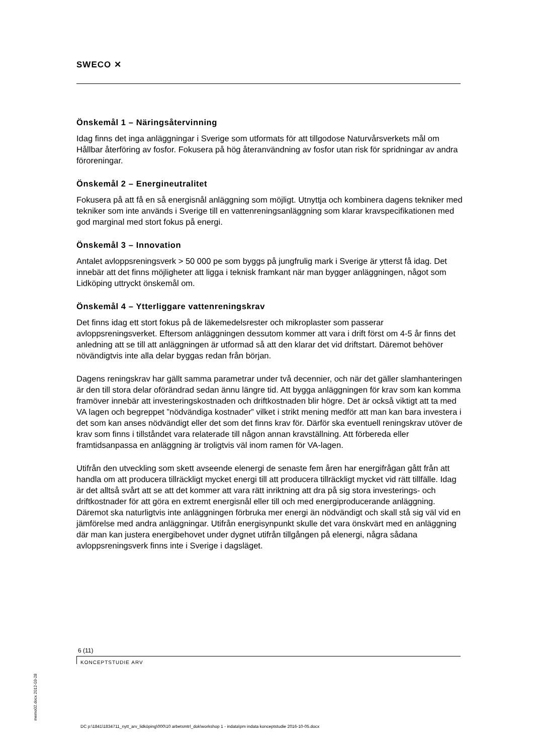SWECO ✕
Önskemål 1 – Näringsåtervinning
Idag finns det inga anläggningar i Sverige som utformats för att tillgodose Naturvårsverkets mål om Hållbar återföring av fosfor. Fokusera på hög återanvändning av fosfor utan risk för spridningar av andra föroreningar.
Önskemål 2 – Energineutralitet
Fokusera på att få en så energisnål anläggning som möjligt. Utnyttja och kombinera dagens tekniker med tekniker som inte används i Sverige till en vattenreningsanläggning som klarar kravspecifikationen med god marginal med stort fokus på energi.
Önskemål 3 – Innovation
Antalet avloppsreningsverk > 50 000 pe som byggs på jungfrulig mark i Sverige är ytterst få idag. Det innebär att det finns möjligheter att ligga i teknisk framkant när man bygger anläggningen, något som Lidköping uttryckt önskemål om.
Önskemål 4 – Ytterliggare vattenreningskrav
Det finns idag ett stort fokus på de läkemedelsrester och mikroplaster som passerar avloppsreningsverket. Eftersom anläggningen dessutom kommer att vara i drift först om 4-5 år finns det anledning att se till att anläggningen är utformad så att den klarar det vid driftstart. Däremot behöver növändigtvis inte alla delar byggas redan från början.
Dagens reningskrav har gällt samma parametrar under två decennier, och när det gäller slamhanteringen är den till stora delar oförändrad sedan ännu längre tid. Att bygga anläggningen för krav som kan komma framöver innebär att investeringskostnaden och driftkostnaden blir högre. Det är också viktigt att ta med VA lagen och begreppet ”nödvändiga kostnader” vilket i strikt mening medför att man kan bara investera i det som kan anses nödvändigt eller det som det finns krav för. Därför ska eventuell reningskrav utöver de krav som finns i tillståndet vara relaterade till någon annan kravställning. Att förbereda eller framtidsanpassa en anläggning är troligtvis väl inom ramen för VA-lagen.
Utifrån den utveckling som skett avseende elenergi de senaste fem åren har energifrågan gått från att handla om att producera tillräckligt mycket energi till att producera tillräckligt mycket vid rätt tillfälle. Idag är det alltså svårt att se att det kommer att vara rätt inriktning att dra på sig stora investerings- och driftkostnader för att göra en extremt energisnål eller till och med energiproducerande anläggning. Däremot ska naturligtvis inte anläggningen förbruka mer energi än nödvändigt och skall stå sig väl vid en jämförelse med andra anläggningar. Utifrån energisynpunkt skulle det vara önskvärt med en anläggning där man kan justera energibehovet under dygnet utifrån tillgången på elenergi, några sådana avloppsreningsverk finns inte i Sverige i dagsläget.
6 (11)
KONCEPTSTUDIE ARV
memo02.docx 2012-03-28
DC p:\1841\1834711_nytt_arv_lidköping\000\10 arbetsmtrl_dok\workshop 1 - indata\pm indata konceptstudie 2016-10-05.docx